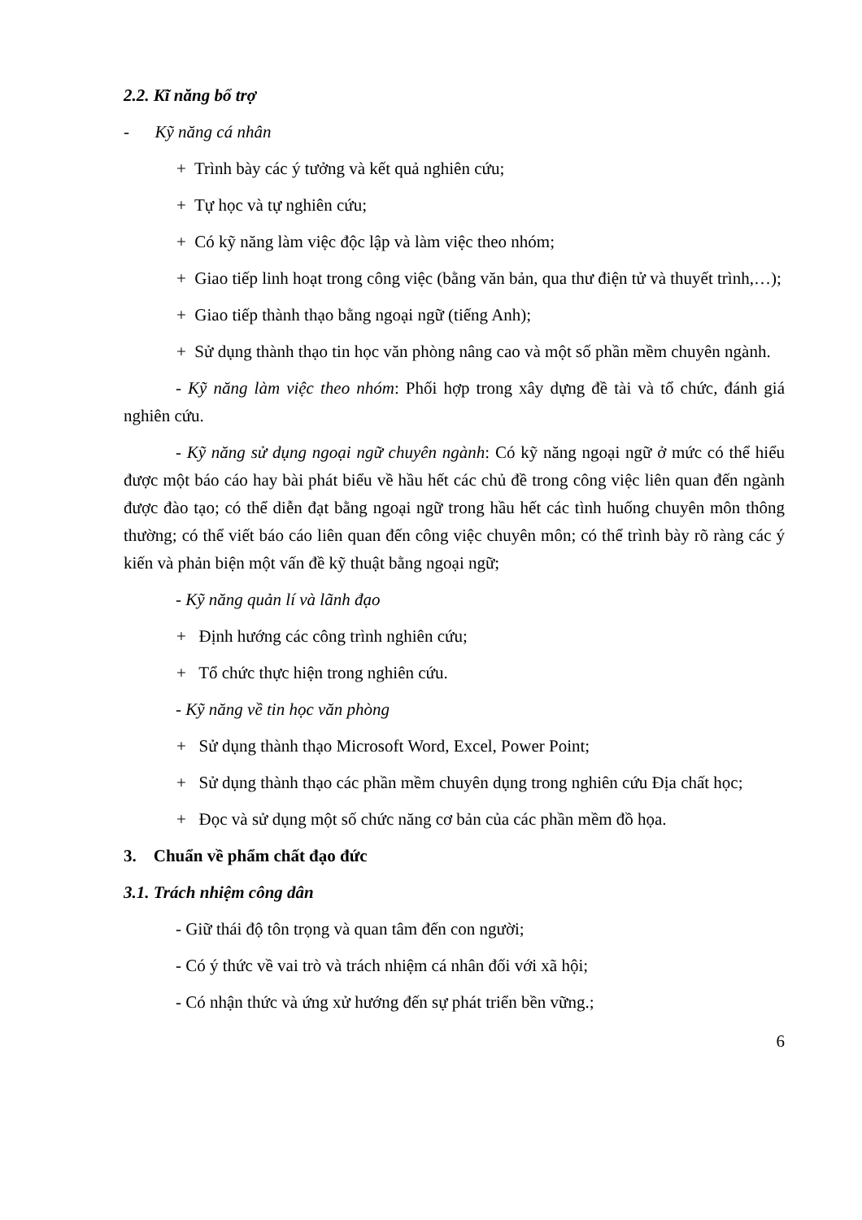2.2. Kĩ năng bổ trợ
- Kỹ năng cá nhân
+ Trình bày các ý tưởng và kết quả nghiên cứu;
+ Tự học và tự nghiên cứu;
+ Có kỹ năng làm việc độc lập và làm việc theo nhóm;
+ Giao tiếp linh hoạt trong công việc (bằng văn bản, qua thư điện tử và thuyết trình,…);
+ Giao tiếp thành thạo bằng ngoại ngữ (tiếng Anh);
+ Sử dụng thành thạo tin học văn phòng nâng cao và một số phần mềm chuyên ngành.
- Kỹ năng làm việc theo nhóm: Phối hợp trong xây dựng đề tài và tổ chức, đánh giá nghiên cứu.
- Kỹ năng sử dụng ngoại ngữ chuyên ngành: Có kỹ năng ngoại ngữ ở mức có thể hiểu được một báo cáo hay bài phát biểu về hầu hết các chủ đề trong công việc liên quan đến ngành được đào tạo; có thể diễn đạt bằng ngoại ngữ trong hầu hết các tình huống chuyên môn thông thường; có thể viết báo cáo liên quan đến công việc chuyên môn; có thể trình bày rõ ràng các ý kiến và phản biện một vấn đề kỹ thuật bằng ngoại ngữ;
- Kỹ năng quản lí và lãnh đạo
+ Định hướng các công trình nghiên cứu;
+ Tổ chức thực hiện trong nghiên cứu.
- Kỹ năng về tin học văn phòng
+ Sử dụng thành thạo Microsoft Word, Excel, Power Point;
+ Sử dụng thành thạo các phần mềm chuyên dụng trong nghiên cứu Địa chất học;
+ Đọc và sử dụng một số chức năng cơ bản của các phần mềm đồ họa.
3. Chuẩn về phẩm chất đạo đức
3.1. Trách nhiệm công dân
- Giữ thái độ tôn trọng và quan tâm đến con người;
- Có ý thức về vai trò và trách nhiệm cá nhân đối với xã hội;
- Có nhận thức và ứng xử hướng đến sự phát triển bền vững.;
6